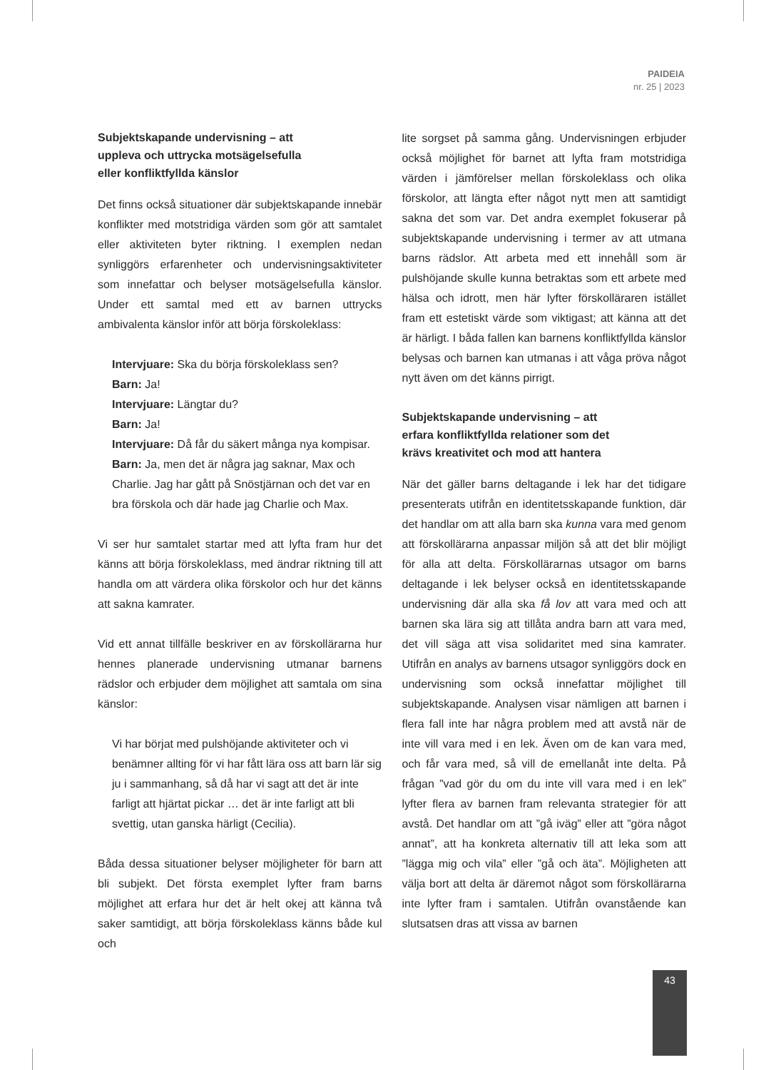PAIDEIA
nr. 25 | 2023
Subjektskapande undervisning – att
uppleva och uttrycka motsägelsefulla
eller konfliktfyllda känslor
Det finns också situationer där subjektskapande innebär konflikter med motstridiga värden som gör att samtalet eller aktiviteten byter riktning. I exemplen nedan synliggörs erfarenheter och undervisningsaktiviteter som innefattar och belyser motsägelsefulla känslor. Under ett samtal med ett av barnen uttrycks ambivalenta känslor inför att börja förskoleklass:
Intervjuare: Ska du börja förskoleklass sen?
Barn: Ja!
Intervjuare: Längtar du?
Barn: Ja!
Intervjuare: Då får du säkert många nya kompisar.
Barn: Ja, men det är några jag saknar, Max och Charlie. Jag har gått på Snöstjärnan och det var en bra förskola och där hade jag Charlie och Max.
Vi ser hur samtalet startar med att lyfta fram hur det känns att börja förskoleklass, med ändrar riktning till att handla om att värdera olika förskolor och hur det känns att sakna kamrater.
Vid ett annat tillfälle beskriver en av förskollärarna hur hennes planerade undervisning utmanar barnens rädslor och erbjuder dem möjlighet att samtala om sina känslor:
Vi har börjat med pulshöjande aktiviteter och vi benämner allting för vi har fått lära oss att barn lär sig ju i sammanhang, så då har vi sagt att det är inte farligt att hjärtat pickar … det är inte farligt att bli svettig, utan ganska härligt (Cecilia).
Båda dessa situationer belyser möjligheter för barn att bli subjekt. Det första exemplet lyfter fram barns möjlighet att erfara hur det är helt okej att känna två saker samtidigt, att börja förskoleklass känns både kul och
lite sorgset på samma gång. Undervisningen erbjuder också möjlighet för barnet att lyfta fram motstridiga värden i jämförelser mellan förskoleklass och olika förskolor, att längta efter något nytt men att samtidigt sakna det som var. Det andra exemplet fokuserar på subjektskapande undervisning i termer av att utmana barns rädslor. Att arbeta med ett innehåll som är pulshöjande skulle kunna betraktas som ett arbete med hälsa och idrott, men här lyfter förskolläraren istället fram ett estetiskt värde som viktigast; att känna att det är härligt. I båda fallen kan barnens konfliktfyllda känslor belysas och barnen kan utmanas i att våga pröva något nytt även om det känns pirrigt.
Subjektskapande undervisning – att
erfara konfliktfyllda relationer som det
krävs kreativitet och mod att hantera
När det gäller barns deltagande i lek har det tidigare presenterats utifrån en identitetsskapande funktion, där det handlar om att alla barn ska kunna vara med genom att förskollärarna anpassar miljön så att det blir möjligt för alla att delta. Förskollärarnas utsagor om barns deltagande i lek belyser också en identitetsskapande undervisning där alla ska få lov att vara med och att barnen ska lära sig att tillåta andra barn att vara med, det vill säga att visa solidaritet med sina kamrater. Utifrån en analys av barnens utsagor synliggörs dock en undervisning som också innefattar möjlighet till subjektskapande. Analysen visar nämligen att barnen i flera fall inte har några problem med att avstå när de inte vill vara med i en lek. Även om de kan vara med, och får vara med, så vill de emellanåt inte delta. På frågan ”vad gör du om du inte vill vara med i en lek” lyfter flera av barnen fram relevanta strategier för att avstå. Det handlar om att ”gå iväg” eller att ”göra något annat”, att ha konkreta alternativ till att leka som att ”lägga mig och vila” eller ”gå och äta”. Möjligheten att välja bort att delta är däremot något som förskollärarna inte lyfter fram i samtalen. Utifrån ovanstående kan slutsatsen dras att vissa av barnen
43